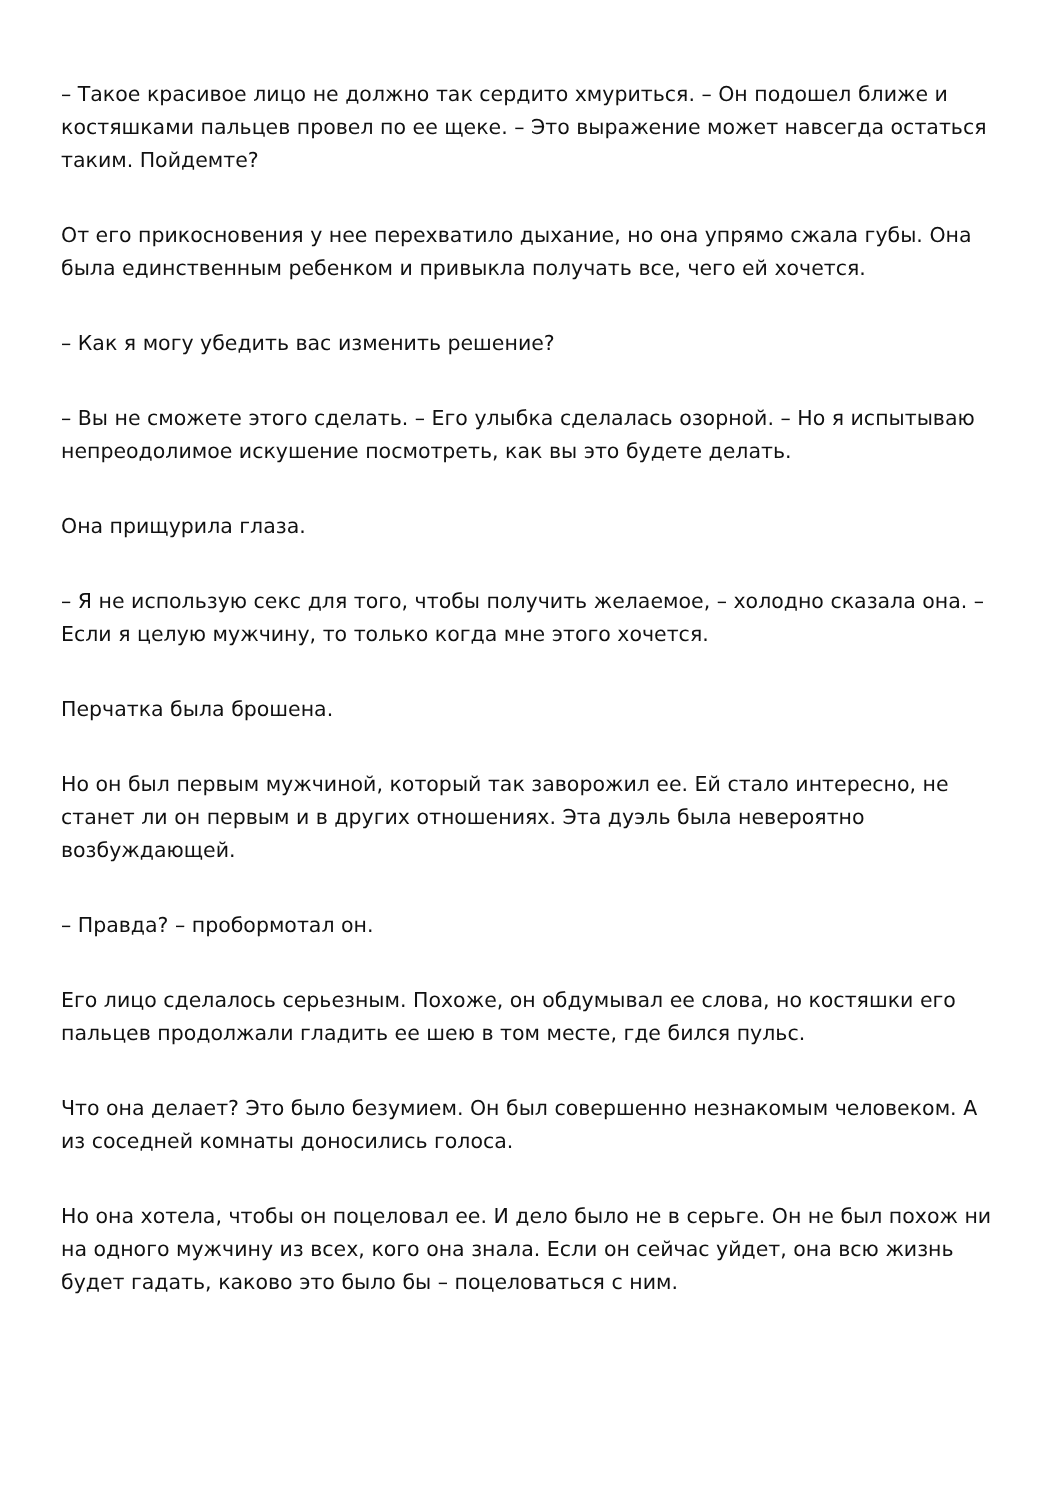– Такое красивое лицо не должно так сердито хмуриться. – Он подошел ближе и костяшками пальцев провел по ее щеке. – Это выражение может навсегда остаться таким. Пойдемте?
От его прикосновения у нее перехватило дыхание, но она упрямо сжала губы. Она была единственным ребенком и привыкла получать все, чего ей хочется.
– Как я могу убедить вас изменить решение?
– Вы не сможете этого сделать. – Его улыбка сделалась озорной. – Но я испытываю непреодолимое искушение посмотреть, как вы это будете делать.
Она прищурила глаза.
– Я не использую секс для того, чтобы получить желаемое, – холодно сказала она. – Если я целую мужчину, то только когда мне этого хочется.
Перчатка была брошена.
Но он был первым мужчиной, который так заворожил ее. Ей стало интересно, не станет ли он первым и в других отношениях. Эта дуэль была невероятно возбуждающей.
– Правда? – пробормотал он.
Его лицо сделалось серьезным. Похоже, он обдумывал ее слова, но костяшки его пальцев продолжали гладить ее шею в том месте, где бился пульс.
Что она делает? Это было безумием. Он был совершенно незнакомым человеком. А из соседней комнаты доносились голоса.
Но она хотела, чтобы он поцеловал ее. И дело было не в серьге. Он не был похож ни на одного мужчину из всех, кого она знала. Если он сейчас уйдет, она всю жизнь будет гадать, каково это было бы – поцеловаться с ним.